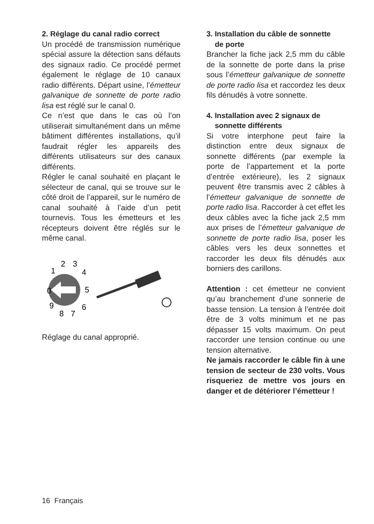2. Réglage du canal radio correct
Un procédé de transmission numérique spécial assure la détection sans défauts des signaux radio. Ce procédé permet également le réglage de 10 canaux radio différents. Départ usine, l’émetteur galvanique de sonnette de porte radio lisa est réglé sur le canal 0.
Ce n’est que dans le cas où l’on utiliserait simultanément dans un même bâtiment différentes installations, qu’il faudrait régler les appareils des différents utilisateurs sur des canaux différents.
Régler le canal souhaité en plaçant le sélecteur de canal, qui se trouve sur le côté droit de l’appareil, sur le numéro de canal souhaité à l’aide d’un petit tournevis. Tous les émetteurs et les récepteurs doivent être réglés sur le même canal.
0
1
2
3
4
5
6
7
8
9
Réglage du canal approprié.
3. Installation du câble de sonnette
de porte
Brancher la fiche jack 2,5 mm du câble de la sonnette de porte dans la prise sous l’émetteur galvanique de sonnette de porte radio lisa et raccordez les deux fils dénudés à votre sonnette.
4. Installation avec 2 signaux de
sonnette différents
Si votre interphone peut faire la distinction entre deux signaux de sonnette différents (par exemple la porte de l’appartement et la porte d’entrée extérieure), les 2 signaux peuvent être transmis avec 2 câbles à l’émetteur galvanique de sonnette de porte radio lisa. Raccorder à cet effet les deux câbles avec la fiche jack 2,5 mm aux prises de l’émetteur galvanique de sonnette de porte radio lisa, poser les câbles vers les deux sonnettes et raccorder les deux fils dénudés aux borniers des carillons.
Attention : cet émetteur ne convient qu’au branchement d’une sonnerie de basse tension. La tension à l’entrée doit être de 3 volts minimum et ne pas dépasser 15 volts maximum. On peut raccorder une tension continue ou une tension alternative.
Ne jamais raccorder le câble fin à une tension de secteur de 230 volts. Vous risqueriez de mettre vos jours en danger et de détériorer l’émetteur !
16 Français